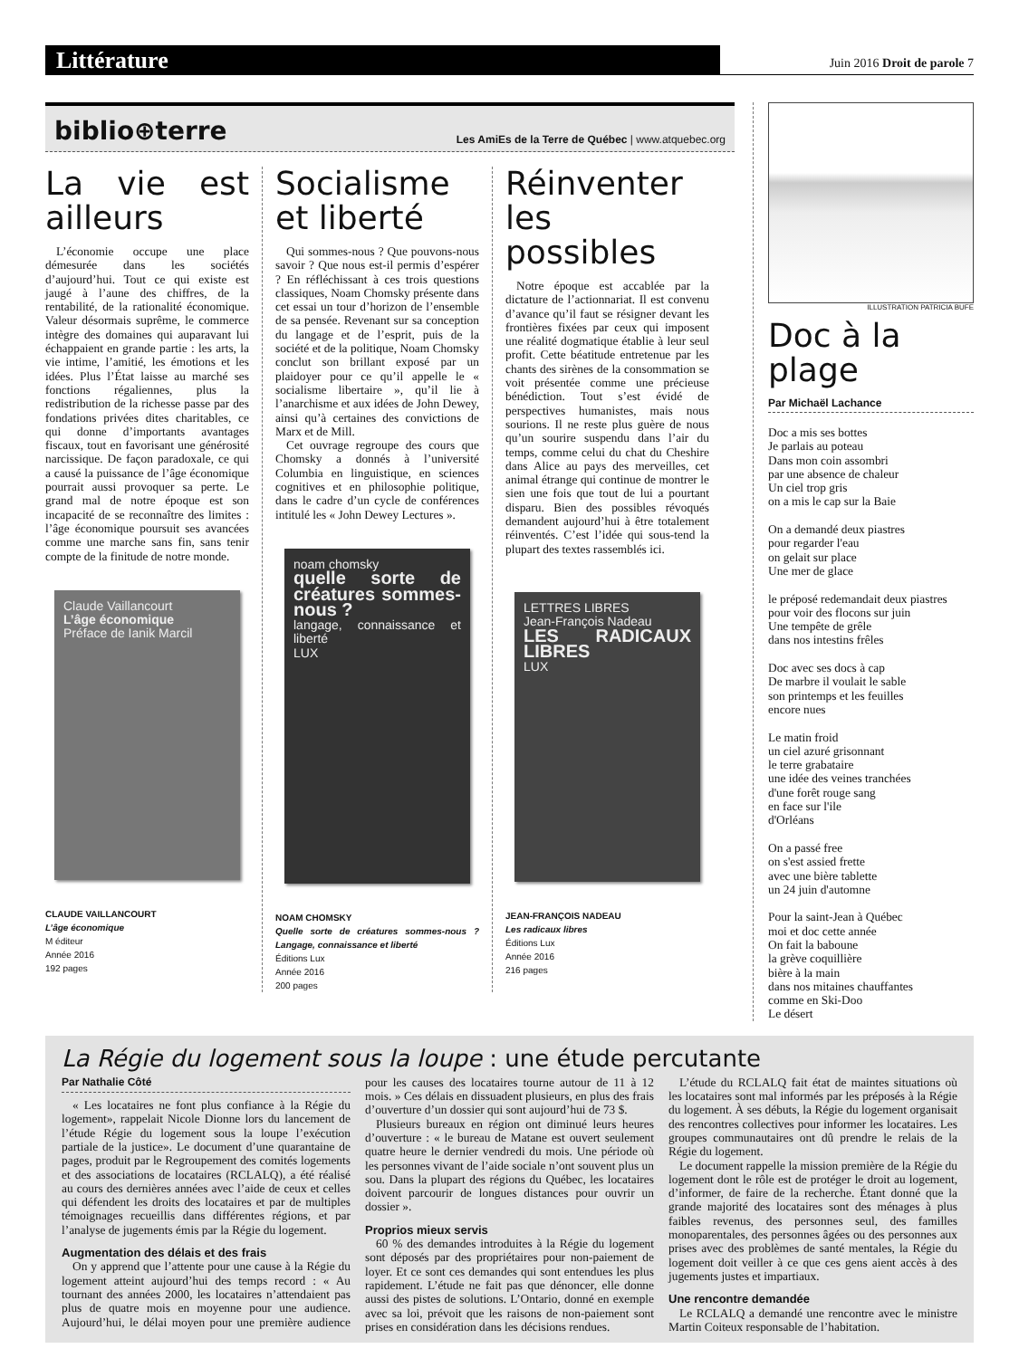Littérature
Juin 2016 Droit de parole 7
biblio⊕terre Les AmiEs de la Terre de Québec | www.atquebec.org
La vie est ailleurs
L’économie occupe une place démesurée dans les sociétés d’aujourd’hui. Tout ce qui existe est jaugé à l’aune des chiffres, de la rentabilité, de la rationalité économique. Valeur désormais suprême, le commerce intègre des domaines qui auparavant lui échappaient en grande partie : les arts, la vie intime, l’amitié, les émotions et les idées. Plus l’État laisse au marché ses fonctions régaliennes, plus la redistribution de la richesse passe par des fondations privées dites charitables, ce qui donne d’importants avantages fiscaux, tout en favorisant une générosité narcissique. De façon paradoxale, ce qui a causé la puissance de l’âge économique pourrait aussi provoquer sa perte. Le grand mal de notre époque est son incapacité de se reconnaître des limites : l’âge économique poursuit ses avancées comme une marche sans fin, sans tenir compte de la finitude de notre monde.
Claude Vaillancourt
L’âge économique
Préface de Ianik Marcil
CLAUDE VAILLANCOURT
L’âge économique
M éditeur
Année 2016
192 pages
Socialisme et liberté
Qui sommes-nous ? Que pouvons-nous savoir ? Que nous est-il permis d’espérer ? En réfléchissant à ces trois questions classiques, Noam Chomsky présente dans cet essai un tour d’horizon de l’ensemble de sa pensée. Revenant sur sa conception du langage et de l’esprit, puis de la société et de la politique, Noam Chomsky conclut son brillant exposé par un plaidoyer pour ce qu’il appelle le « socialisme libertaire », qu’il lie à l’anarchisme et aux idées de John Dewey, ainsi qu’à certaines des convictions de Marx et de Mill.
Cet ouvrage regroupe des cours que Chomsky a donnés à l’université Columbia en linguistique, en sciences cognitives et en philosophie politique, dans le cadre d’un cycle de conférences intitulé les « John Dewey Lectures ».
noam chomsky
quelle sorte de créatures sommes-nous ?
langage, connaissance et liberté
LUX
NOAM CHOMSKY
Quelle sorte de créatures sommes-nous ? Langage, connaissance et liberté
Éditions Lux
Année 2016
200 pages
Réinventer les possibles
Notre époque est accablée par la dictature de l’actionnariat. Il est convenu d’avance qu’il faut se résigner devant les frontières fixées par ceux qui imposent une réalité dogmatique établie à leur seul profit. Cette béatitude entretenue par les chants des sirènes de la consommation se voit présentée comme une précieuse bénédiction. Tout s’est évidé de perspectives humanistes, mais nous sourions. Il ne reste plus guère de nous qu’un sourire suspendu dans l’air du temps, comme celui du chat du Cheshire dans Alice au pays des merveilles, cet animal étrange qui continue de montrer le sien une fois que tout de lui a pourtant disparu. Bien des possibles révoqués demandent aujourd’hui à être totalement réinventés. C’est l’idée qui sous-tend la plupart des textes rassemblés ici.
LETTRES LIBRES
Jean-François Nadeau
LES RADICAUX LIBRES
LUX
JEAN-FRANÇOIS NADEAU
Les radicaux libres
Éditions Lux
Année 2016
216 pages
ILLUSTRATION PATRICIA BUFE
Doc à la plage
Par Michaël Lachance
Doc a mis ses bottes
Je parlais au poteau
Dans mon coin assombri
par une absence de chaleur
Un ciel trop gris
on a mis le cap sur la Baie
On a demandé deux piastres
pour regarder l'eau
on gelait sur place
Une mer de glace
le préposé redemandait deux piastres
pour voir des flocons sur juin
Une tempête de grêle
dans nos intestins frêles
Doc avec ses docs à cap
De marbre il voulait le sable
son printemps et les feuilles
encore nues
Le matin froid
un ciel azuré grisonnant
le terre grabataire
une idée des veines tranchées
d'une forêt rouge sang
en face sur l'ile
d'Orléans
On a passé free
on s'est assied frette
avec une bière tablette
un 24 juin d'automne
Pour la saint-Jean à Québec
moi et doc cette année
On fait la baboune
la grève coquillière
bière à la main
dans nos mitaines chauffantes
comme en Ski-Doo
Le désert
La Régie du logement sous la loupe : une étude percutante
Par Nathalie Côté
« Les locataires ne font plus confiance à la Régie du logement», rappelait Nicole Dionne lors du lancement de l’étude Régie du logement sous la loupe l’exécution partiale de la justice». Le document d’une quarantaine de pages, produit par le Regroupement des comités logements et des associations de locataires (RCLALQ), a été réalisé au cours des dernières années avec l’aide de ceux et celles qui défendent les droits des locataires et par de multiples témoignages recueillis dans différentes régions, et par l’analyse de jugements émis par la Régie du logement.
Augmentation des délais et des frais
On y apprend que l’attente pour une cause à la Régie du logement atteint aujourd’hui des temps record : « Au tournant des années 2000, les locataires n’attendaient pas plus de quatre mois en moyenne pour une audience. Aujourd’hui, le délai moyen pour une première audience pour les causes des locataires tourne autour de 11 à 12 mois. » Ces délais en dissuadent plusieurs, en plus des frais d’ouverture d’un dossier qui sont aujourd’hui de 73 $.
Plusieurs bureaux en région ont diminué leurs heures d’ouverture : « le bureau de Matane est ouvert seulement quatre heure le dernier vendredi du mois. Une période où les personnes vivant de l’aide sociale n’ont souvent plus un sou. Dans la plupart des régions du Québec, les locataires doivent parcourir de longues distances pour ouvrir un dossier ».
Proprios mieux servis
60 % des demandes introduites à la Régie du logement sont déposés par des propriétaires pour non-paiement de loyer. Et ce sont ces demandes qui sont entendues les plus rapidement. L’étude ne fait pas que dénoncer, elle donne aussi des pistes de solutions. L’Ontario, donné en exemple avec sa loi, prévoit que les raisons de non-paiement sont prises en considération dans les décisions rendues.
L’étude du RCLALQ fait état de maintes situations où les locataires sont mal informés par les préposés à la Régie du logement. À ses débuts, la Régie du logement organisait des rencontres collectives pour informer les locataires. Les groupes communautaires ont dû prendre le relais de la Régie du logement.
Le document rappelle la mission première de la Régie du logement dont le rôle est de protéger le droit au logement, d’informer, de faire de la recherche. Étant donné que la grande majorité des locataires sont des ménages à plus faibles revenus, des personnes seul, des familles monoparentales, des personnes âgées ou des personnes aux prises avec des problèmes de santé mentales, la Régie du logement doit veiller à ce que ces gens aient accès à des jugements justes et impartiaux.
Une rencontre demandée
Le RCLALQ a demandé une rencontre avec le ministre Martin Coiteux responsable de l’habitation.